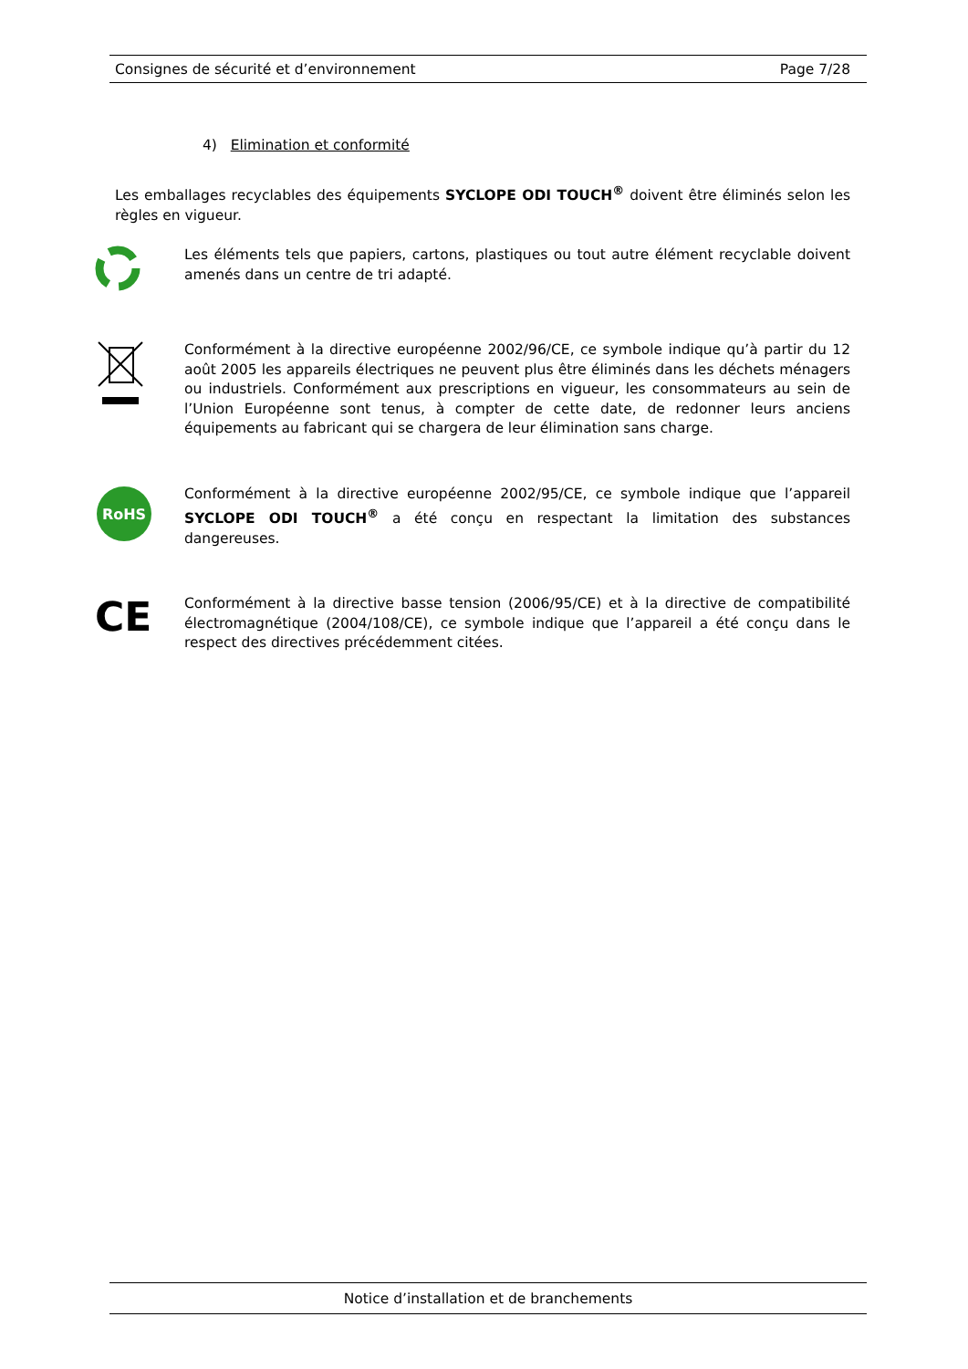Consignes de sécurité et d’environnement Page 7/28
4) Elimination et conformité
Les emballages recyclables des équipements SYCLOPE ODI TOUCH<sup>®</sup> doivent être éliminés selon les règles en vigueur.
Les éléments tels que papiers, cartons, plastiques ou tout autre élément recyclable doivent amenés dans un centre de tri adapté.
Conformément à la directive européenne 2002/96/CE, ce symbole indique qu’à partir du 12 août 2005 les appareils électriques ne peuvent plus être éliminés dans les déchets ménagers ou industriels. Conformément aux prescriptions en vigueur, les consommateurs au sein de l’Union Européenne sont tenus, à compter de cette date, de redonner leurs anciens équipements au fabricant qui se chargera de leur élimination sans charge.
RoHS
Conformément à la directive européenne 2002/95/CE, ce symbole indique que l’appareil SYCLOPE ODI TOUCH<sup>®</sup> a été conçu en respectant la limitation des substances dangereuses.
CE
Conformément à la directive basse tension (2006/95/CE) et à la directive de compatibilité électromagnétique (2004/108/CE), ce symbole indique que l’appareil a été conçu dans le respect des directives précédemment citées.
Notice d’installation et de branchements